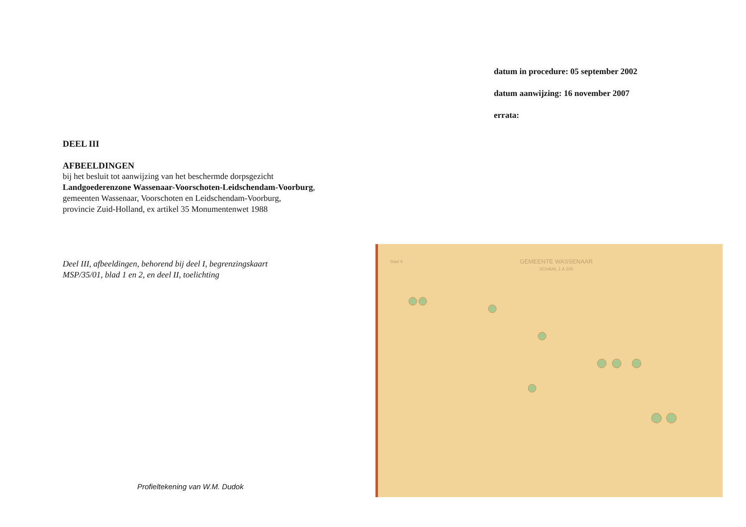datum in procedure: 05 september 2002
datum aanwijzing: 16 november 2007
errata:
DEEL III
AFBEELDINGEN
bij het besluit tot aanwijzing van het beschermde dorpsgezicht
Landgoederenzone Wassenaar-Voorschoten-Leidschendam-Voorburg,
gemeenten Wassenaar, Voorschoten en Leidschendam-Voorburg,
provincie Zuid-Holland, ex artikel 35 Monumentenwet 1988
Deel III, afbeeldingen, behorend bij deel I, begrenzingskaart
MSP/35/01, blad 1 en 2, en deel II, toelichting
blad 4
GEMEENTE WASSENAAR
SCHAAL 1 A 200
Profieltekening van W.M. Dudok